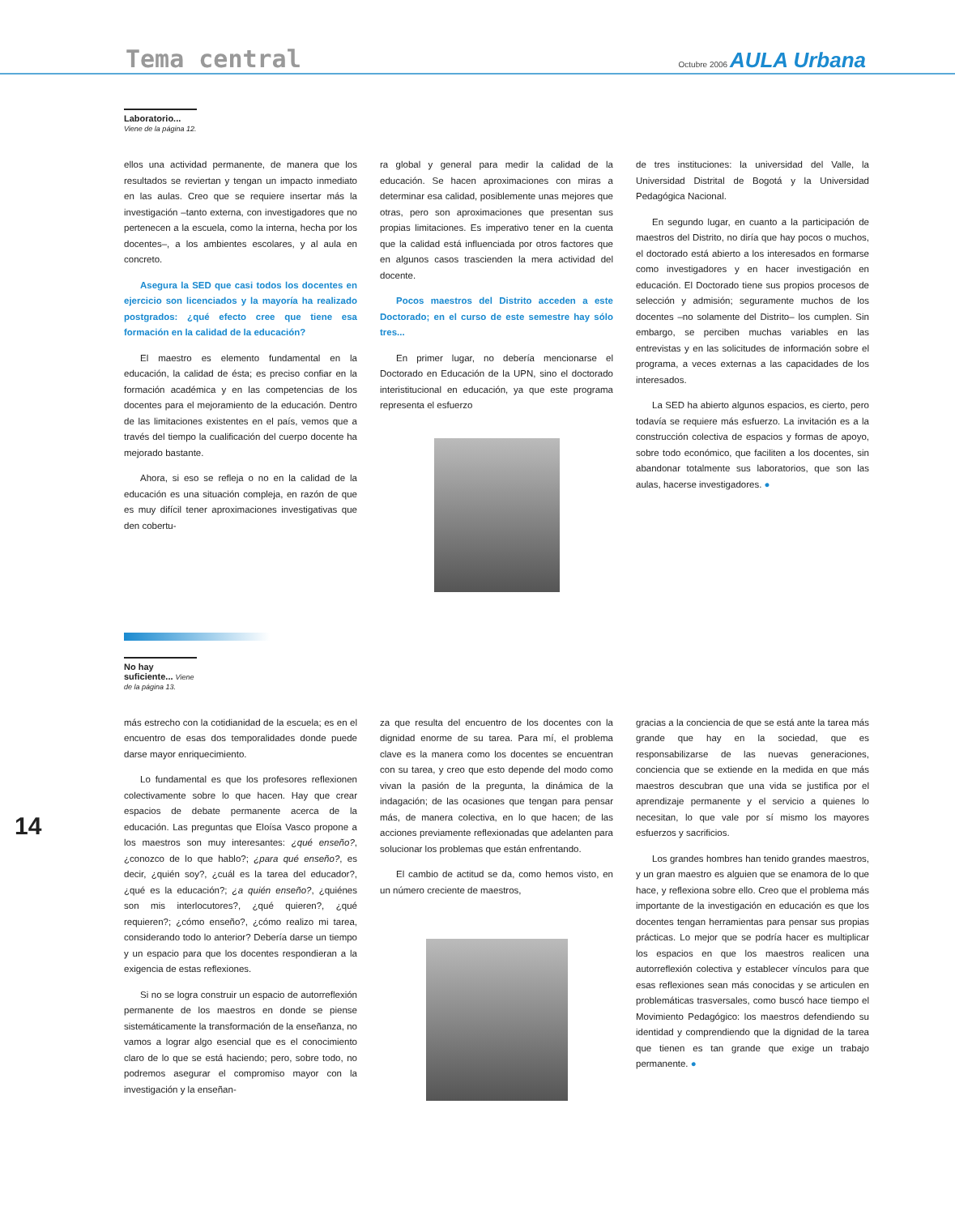Tema central
Octubre 2006 AULA Urbana
Laboratorio... Viene de la página 12.
ellos una actividad permanente, de manera que los resultados se reviertan y tengan un impacto inmediato en las aulas. Creo que se requiere insertar más la investigación –tanto externa, con investigadores que no pertenecen a la escuela, como la interna, hecha por los docentes–, a los ambientes escolares, y al aula en concreto.
Asegura la SED que casi todos los docentes en ejercicio son licenciados y la mayoría ha realizado postgrados: ¿qué efecto cree que tiene esa formación en la calidad de la educación?
El maestro es elemento fundamental en la educación, la calidad de ésta; es preciso confiar en la formación académica y en las competencias de los docentes para el mejoramiento de la educación. Dentro de las limitaciones existentes en el país, vemos que a través del tiempo la cualificación del cuerpo docente ha mejorado bastante.
Ahora, si eso se refleja o no en la calidad de la educación es una situación compleja, en razón de que es muy difícil tener aproximaciones investigativas que den cobertu-
ra global y general para medir la calidad de la educación. Se hacen aproximaciones con miras a determinar esa calidad, posiblemente unas mejores que otras, pero son aproximaciones que presentan sus propias limitaciones. Es imperativo tener en la cuenta que la calidad está influenciada por otros factores que en algunos casos trascienden la mera actividad del docente.
Pocos maestros del Distrito acceden a este Doctorado; en el curso de este semestre hay sólo tres...
En primer lugar, no debería mencionarse el Doctorado en Educación de la UPN, sino el doctorado interistitucional en educación, ya que este programa representa el esfuerzo
de tres instituciones: la universidad del Valle, la Universidad Distrital de Bogotá y la Universidad Pedagógica Nacional.
En segundo lugar, en cuanto a la participación de maestros del Distrito, no diría que hay pocos o muchos, el doctorado está abierto a los interesados en formarse como investigadores y en hacer investigación en educación. El Doctorado tiene sus propios procesos de selección y admisión; seguramente muchos de los docentes –no solamente del Distrito– los cumplen. Sin embargo, se perciben muchas variables en las entrevistas y en las solicitudes de información sobre el programa, a veces externas a las capacidades de los interesados.
La SED ha abierto algunos espacios, es cierto, pero todavía se requiere más esfuerzo. La invitación es a la construcción colectiva de espacios y formas de apoyo, sobre todo económico, que faciliten a los docentes, sin abandonar totalmente sus laboratorios, que son las aulas, hacerse investigadores. ●
No hay suficiente... Viene de la página 13.
más estrecho con la cotidianidad de la escuela; es en el encuentro de esas dos temporalidades donde puede darse mayor enriquecimiento.
Lo fundamental es que los profesores reflexionen colectivamente sobre lo que hacen. Hay que crear espacios de debate permanente acerca de la educación. Las preguntas que Eloísa Vasco propone a los maestros son muy interesantes: ¿qué enseño?, ¿conozco de lo que hablo?; ¿para qué enseño?, es decir, ¿quién soy?, ¿cuál es la tarea del educador?, ¿qué es la educación?; ¿a quién enseño?, ¿quiénes son mis interlocutores?, ¿qué quieren?, ¿qué requieren?; ¿cómo enseño?, ¿cómo realizo mi tarea, considerando todo lo anterior? Debería darse un tiempo y un espacio para que los docentes respondieran a la exigencia de estas reflexiones.
Si no se logra construir un espacio de autorreflexión permanente de los maestros en donde se piense sistemáticamente la transformación de la enseñanza, no vamos a lograr algo esencial que es el conocimiento claro de lo que se está haciendo; pero, sobre todo, no podremos asegurar el compromiso mayor con la investigación y la enseñan-
za que resulta del encuentro de los docentes con la dignidad enorme de su tarea. Para mí, el problema clave es la manera como los docentes se encuentran con su tarea, y creo que esto depende del modo como vivan la pasión de la pregunta, la dinámica de la indagación; de las ocasiones que tengan para pensar más, de manera colectiva, en lo que hacen; de las acciones previamente reflexionadas que adelanten para solucionar los problemas que están enfrentando.
El cambio de actitud se da, como hemos visto, en un número creciente de maestros,
gracias a la conciencia de que se está ante la tarea más grande que hay en la sociedad, que es responsabilizarse de las nuevas generaciones, conciencia que se extiende en la medida en que más maestros descubran que una vida se justifica por el aprendizaje permanente y el servicio a quienes lo necesitan, lo que vale por sí mismo los mayores esfuerzos y sacrificios.
Los grandes hombres han tenido grandes maestros, y un gran maestro es alguien que se enamora de lo que hace, y reflexiona sobre ello. Creo que el problema más importante de la investigación en educación es que los docentes tengan herramientas para pensar sus propias prácticas. Lo mejor que se podría hacer es multiplicar los espacios en que los maestros realicen una autorreflexión colectiva y establecer vínculos para que esas reflexiones sean más conocidas y se articulen en problemáticas trasversales, como buscó hace tiempo el Movimiento Pedagógico: los maestros defendiendo su identidad y comprendiendo que la dignidad de la tarea que tienen es tan grande que exige un trabajo permanente. ●
14